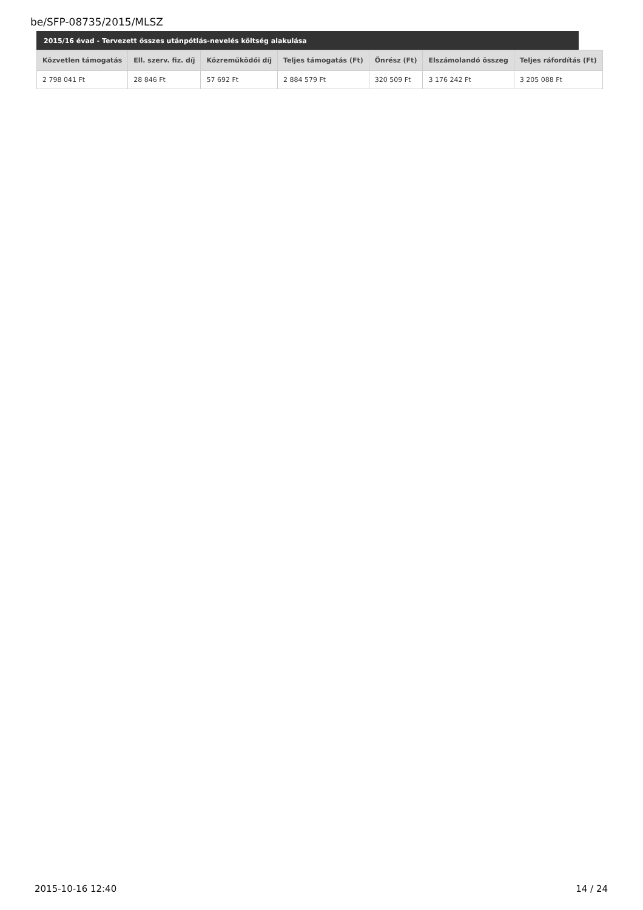be/SFP-08735/2015/MLSZ
2015/16 évad - Tervezett összes utánpótlás-nevelés költség alakulása
| Közvetlen támogatás | Ell. szerv. fiz. díj | Közreműködői díj | Teljes támogatás (Ft) | Önrész (Ft) | Elszámolandó összeg | Teljes ráfordítás (Ft) |
| --- | --- | --- | --- | --- | --- | --- |
| 2 798 041 Ft | 28 846 Ft | 57 692 Ft | 2 884 579 Ft | 320 509 Ft | 3 176 242 Ft | 3 205 088 Ft |
2015-10-16 12:40 14 / 24